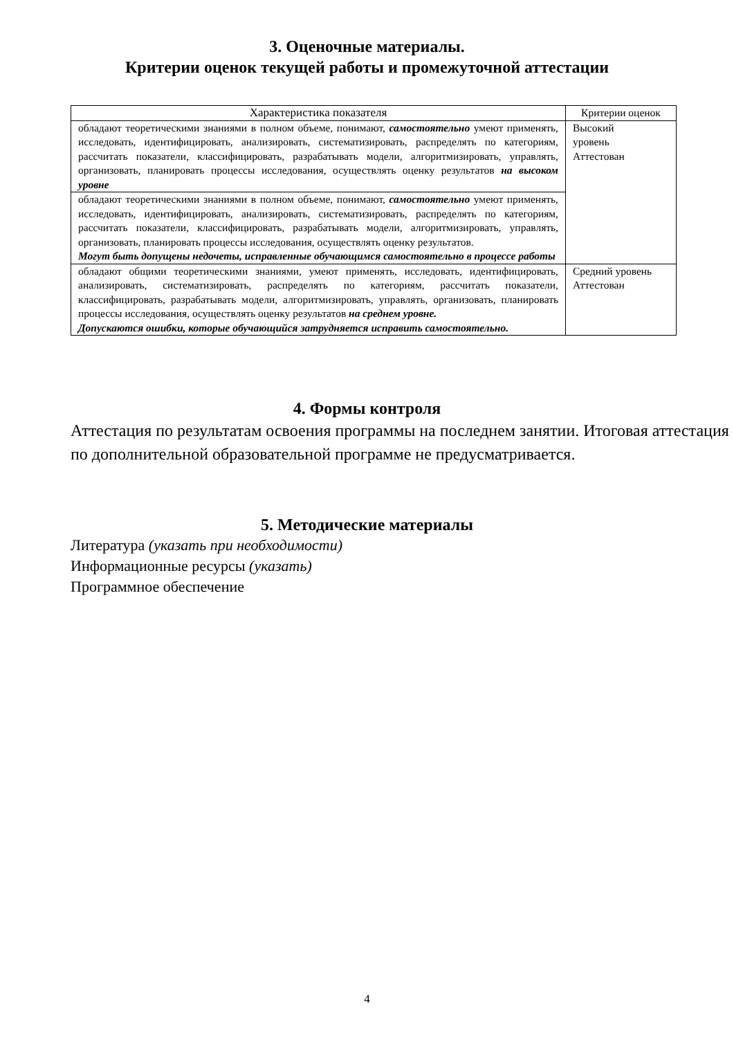3. Оценочные материалы.
Критерии оценок текущей работы и промежуточной аттестации
| Характеристика показателя | Критерии оценок |
| --- | --- |
| обладают теоретическими знаниями в полном объеме, понимают, самостоятельно умеют применять, исследовать, идентифицировать, анализировать, систематизировать, распределять по категориям, рассчитать показатели, классифицировать, разрабатывать модели, алгоритмизировать, управлять, организовать, планировать процессы исследования, осуществлять оценку результатов на высоком уровне | Высокий уровень Аттестован |
| обладают теоретическими знаниями в полном объеме, понимают, самостоятельно умеют применять, исследовать, идентифицировать, анализировать, систематизировать, распределять по категориям, рассчитать показатели, классифицировать, разрабатывать модели, алгоритмизировать, управлять, организовать, планировать процессы исследования, осуществлять оценку результатов. Могут быть допущены недочеты, исправленные обучающимся самостоятельно в процессе работы | |
| обладают общими теоретическими знаниями, умеют применять, исследовать, идентифицировать, анализировать, систематизировать, распределять по категориям, рассчитать показатели, классифицировать, разрабатывать модели, алгоритмизировать, управлять, организовать, планировать процессы исследования, осуществлять оценку результатов на среднем уровне. Допускаются ошибки, которые обучающийся затрудняется исправить самостоятельно. | Средний уровень Аттестован |
4. Формы контроля
Аттестация по результатам освоения программы на последнем занятии. Итоговая аттестация по дополнительной образовательной программе не предусматривается.
5. Методические материалы
Литература (указать при необходимости)
Информационные ресурсы (указать)
Программное обеспечение
4